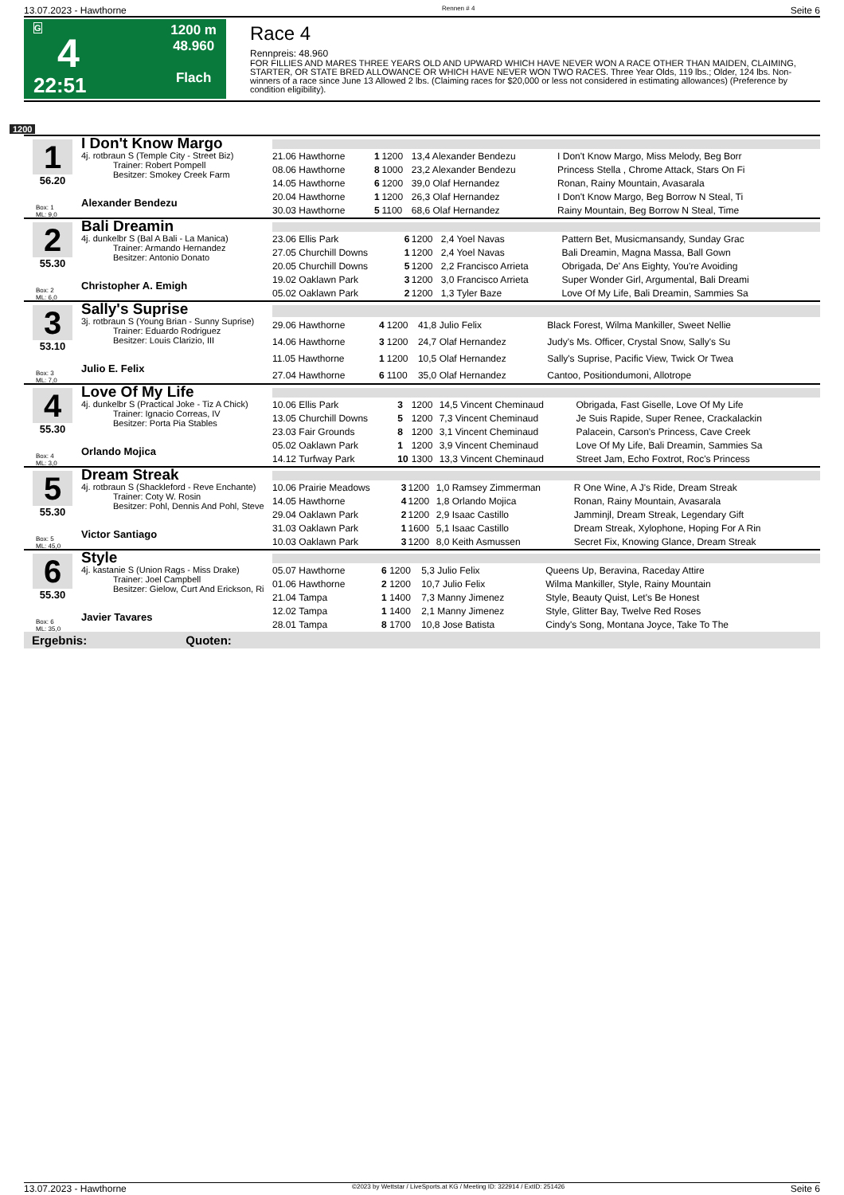13.07.2023 - Hawthorne Rennen # 4 Seite 6
G
4
22:51
1200 m
48.960
Flach
Race 4
Rennpreis: 48.960
FOR FILLIES AND MARES THREE YEARS OLD AND UPWARD WHICH HAVE NEVER WON A RACE OTHER THAN MAIDEN, CLAIMING, STARTER, OR STATE BRED ALLOWANCE OR WHICH HAVE NEVER WON TWO RACES. Three Year Olds, 119 lbs.; Older, 124 lbs. Non-winners of a race since June 13 Allowed 2 lbs. (Claiming races for $20,000 or less not considered in estimating allowances) (Preference by condition eligibility).
1200
1
56.20
Box: 1
ML: 9,0
I Don't Know Margo
4j. rotbraun S (Temple City - Street Biz)
Trainer: Robert Pompell
Besitzer: Smokey Creek Farm
Alexander Bendezu
| 21.06 Hawthorne | 1 | 1200 | 13,4 Alexander Bendezu | I Don't Know Margo, Miss Melody, Beg Borr |
| 08.06 Hawthorne | 8 | 1000 | 23,2 Alexander Bendezu | Princess Stella , Chrome Attack, Stars On Fi |
| 14.05 Hawthorne | 6 | 1200 | 39,0 Olaf Hernandez | Ronan, Rainy Mountain, Avasarala |
| 20.04 Hawthorne | 1 | 1200 | 26,3 Olaf Hernandez | I Don't Know Margo, Beg Borrow N Steal, Ti |
| 30.03 Hawthorne | 5 | 1100 | 68,6 Olaf Hernandez | Rainy Mountain, Beg Borrow N Steal, Time |
2
55.30
Box: 2
ML: 6,0
Bali Dreamin
4j. dunkelbr S (Bal A Bali - La Manica)
Trainer: Armando Hernandez
Besitzer: Antonio Donato
Christopher A. Emigh
| 23.06 Ellis Park | 6 | 1200 | 2,4 Yoel Navas | Pattern Bet, Musicmansandy, Sunday Grac |
| 27.05 Churchill Downs | 1 | 1200 | 2,4 Yoel Navas | Bali Dreamin, Magna Massa, Ball Gown |
| 20.05 Churchill Downs | 5 | 1200 | 2,2 Francisco Arrieta | Obrigada, De' Ans Eighty, You're Avoiding |
| 19.02 Oaklawn Park | 3 | 1200 | 3,0 Francisco Arrieta | Super Wonder Girl, Argumental, Bali Dreami |
| 05.02 Oaklawn Park | 2 | 1200 | 1,3 Tyler Baze | Love Of My Life, Bali Dreamin, Sammies Sa |
3
53.10
Box: 3
ML: 7,0
Sally's Suprise
3j. rotbraun S (Young Brian - Sunny Suprise)
Trainer: Eduardo Rodriguez
Besitzer: Louis Clarizio, III
Julio E. Felix
| 29.06 Hawthorne | 4 | 1200 | 41,8 Julio Felix | Black Forest, Wilma Mankiller, Sweet Nellie |
| 14.06 Hawthorne | 3 | 1200 | 24,7 Olaf Hernandez | Judy's Ms. Officer, Crystal Snow, Sally's Su |
| 11.05 Hawthorne | 1 | 1200 | 10,5 Olaf Hernandez | Sally's Suprise, Pacific View, Twick Or Twea |
| 27.04 Hawthorne | 6 | 1100 | 35,0 Olaf Hernandez | Cantoo, Positiondumoni, Allotrope |
4
55.30
Box: 4
ML: 3,0
Love Of My Life
4j. dunkelbr S (Practical Joke - Tiz A Chick)
Trainer: Ignacio Correas, IV
Besitzer: Porta Pia Stables
Orlando Mojica
| 10.06 Ellis Park | 3 | 1200 | 14,5 Vincent Cheminaud | Obrigada, Fast Giselle, Love Of My Life |
| 13.05 Churchill Downs | 5 | 1200 | 7,3 Vincent Cheminaud | Je Suis Rapide, Super Renee, Crackalackin |
| 23.03 Fair Grounds | 8 | 1200 | 3,1 Vincent Cheminaud | Palacein, Carson's Princess, Cave Creek |
| 05.02 Oaklawn Park | 1 | 1200 | 3,9 Vincent Cheminaud | Love Of My Life, Bali Dreamin, Sammies Sa |
| 14.12 Turfway Park | 10 | 1300 | 13,3 Vincent Cheminaud | Street Jam, Echo Foxtrot, Roc's Princess |
5
55.30
Box: 5
ML: 45,0
Dream Streak
4j. rotbraun S (Shackleford - Reve Enchante)
Trainer: Coty W. Rosin
Besitzer: Pohl, Dennis And Pohl, Steve
Victor Santiago
| 10.06 Prairie Meadows | 3 | 1200 | 1,0 Ramsey Zimmerman | R One Wine, A J's Ride, Dream Streak |
| 14.05 Hawthorne | 4 | 1200 | 1,8 Orlando Mojica | Ronan, Rainy Mountain, Avasarala |
| 29.04 Oaklawn Park | 2 | 1200 | 2,9 Isaac Castillo | Jamminjl, Dream Streak, Legendary Gift |
| 31.03 Oaklawn Park | 1 | 1600 | 5,1 Isaac Castillo | Dream Streak, Xylophone, Hoping For A Rin |
| 10.03 Oaklawn Park | 3 | 1200 | 8,0 Keith Asmussen | Secret Fix, Knowing Glance, Dream Streak |
6
55.30
Box: 6
ML: 35,0
Style
4j. kastanie S (Union Rags - Miss Drake)
Trainer: Joel Campbell
Besitzer: Gielow, Curt And Erickson, Ri
Javier Tavares
| 05.07 Hawthorne | 6 | 1200 | 5,3 Julio Felix | Queens Up, Beravina, Raceday Attire |
| 01.06 Hawthorne | 2 | 1200 | 10,7 Julio Felix | Wilma Mankiller, Style, Rainy Mountain |
| 21.04 Tampa | 1 | 1400 | 7,3 Manny Jimenez | Style, Beauty Quist, Let's Be Honest |
| 12.02 Tampa | 1 | 1400 | 2,1 Manny Jimenez | Style, Glitter Bay, Twelve Red Roses |
| 28.01 Tampa | 8 | 1700 | 10,8 Jose Batista | Cindy's Song, Montana Joyce, Take To The |
Ergebnis: Quoten:
13.07.2023 - Hawthorne ©2023 by Wettstar / LiveSports.at KG / Meeting ID: 322914 / ExtID: 251426 Seite 6